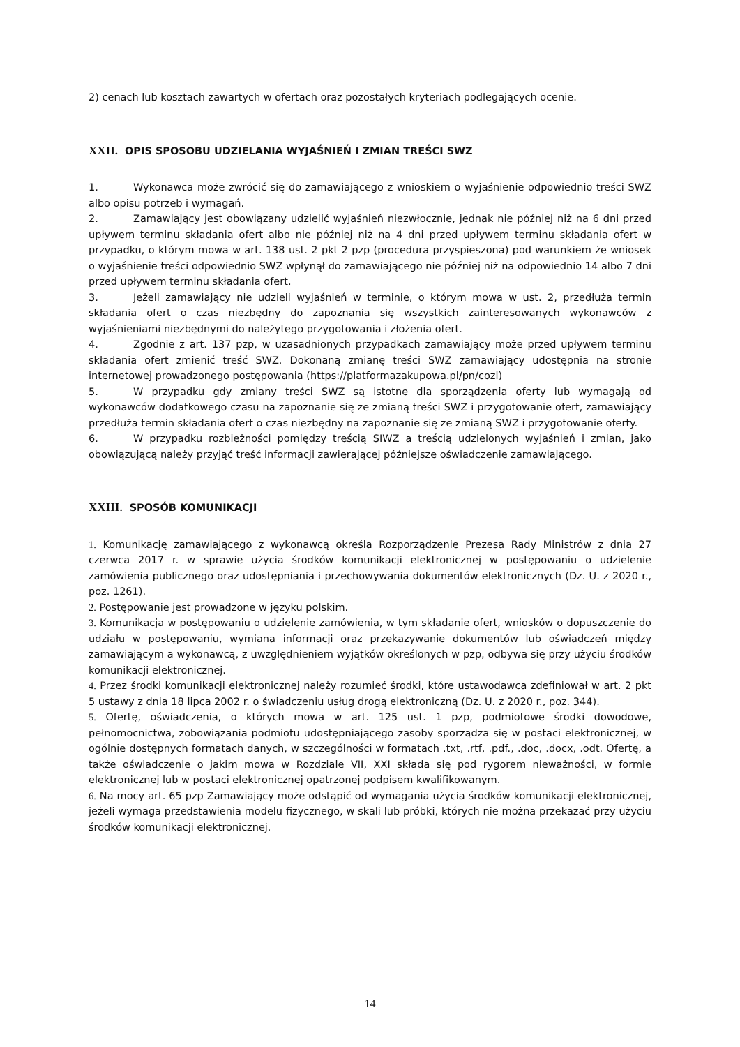2) cenach lub kosztach zawartych w ofertach oraz pozostałych kryteriach podlegających ocenie.
XXII. OPIS SPOSOBU UDZIELANIA WYJAŚNIEŃ I ZMIAN TREŚCI SWZ
1. Wykonawca może zwrócić się do zamawiającego z wnioskiem o wyjaśnienie odpowiednio treści SWZ albo opisu potrzeb i wymagań.
2. Zamawiający jest obowiązany udzielić wyjaśnień niezwłocznie, jednak nie później niż na 6 dni przed upływem terminu składania ofert albo nie później niż na 4 dni przed upływem terminu składania ofert w przypadku, o którym mowa w art. 138 ust. 2 pkt 2 pzp (procedura przyspieszona) pod warunkiem że wniosek o wyjaśnienie treści odpowiednio SWZ wpłynął do zamawiającego nie później niż na odpowiednio 14 albo 7 dni przed upływem terminu składania ofert.
3. Jeżeli zamawiający nie udzieli wyjaśnień w terminie, o którym mowa w ust. 2, przedłuża termin składania ofert o czas niezbędny do zapoznania się wszystkich zainteresowanych wykonawców z wyjaśnieniami niezbędnymi do należytego przygotowania i złożenia ofert.
4. Zgodnie z art. 137 pzp, w uzasadnionych przypadkach zamawiający może przed upływem terminu składania ofert zmienić treść SWZ. Dokonaną zmianę treści SWZ zamawiający udostępnia na stronie internetowej prowadzonego postępowania (https://platformazakupowa.pl/pn/cozl)
5. W przypadku gdy zmiany treści SWZ są istotne dla sporządzenia oferty lub wymagają od wykonawców dodatkowego czasu na zapoznanie się ze zmianą treści SWZ i przygotowanie ofert, zamawiający przedłuża termin składania ofert o czas niezbędny na zapoznanie się ze zmianą SWZ i przygotowanie oferty.
6. W przypadku rozbieżności pomiędzy treścią SIWZ a treścią udzielonych wyjaśnień i zmian, jako obowiązującą należy przyjąć treść informacji zawierającej późniejsze oświadczenie zamawiającego.
XXIII. SPOSÓB KOMUNIKACJI
1. Komunikację zamawiającego z wykonawcą określa Rozporządzenie Prezesa Rady Ministrów z dnia 27 czerwca 2017 r. w sprawie użycia środków komunikacji elektronicznej w postępowaniu o udzielenie zamówienia publicznego oraz udostępniania i przechowywania dokumentów elektronicznych (Dz. U. z 2020 r., poz. 1261).
2. Postępowanie jest prowadzone w języku polskim.
3. Komunikacja w postępowaniu o udzielenie zamówienia, w tym składanie ofert, wniosków o dopuszczenie do udziału w postępowaniu, wymiana informacji oraz przekazywanie dokumentów lub oświadczeń między zamawiającym a wykonawcą, z uwzględnieniem wyjątków określonych w pzp, odbywa się przy użyciu środków komunikacji elektronicznej.
4. Przez środki komunikacji elektronicznej należy rozumieć środki, które ustawodawca zdefiniował w art. 2 pkt 5 ustawy z dnia 18 lipca 2002 r. o świadczeniu usług drogą elektroniczną (Dz. U. z 2020 r., poz. 344).
5. Ofertę, oświadczenia, o których mowa w art. 125 ust. 1 pzp, podmiotowe środki dowodowe, pełnomocnictwa, zobowiązania podmiotu udostępniającego zasoby sporządza się w postaci elektronicznej, w ogólnie dostępnych formatach danych, w szczególności w formatach .txt, .rtf, .pdf., .doc, .docx, .odt. Ofertę, a także oświadczenie o jakim mowa w Rozdziale VII, XXI składa się pod rygorem nieważności, w formie elektronicznej lub w postaci elektronicznej opatrzonej podpisem kwalifikowanym.
6. Na mocy art. 65 pzp Zamawiający może odstąpić od wymagania użycia środków komunikacji elektronicznej, jeżeli wymaga przedstawienia modelu fizycznego, w skali lub próbki, których nie można przekazać przy użyciu środków komunikacji elektronicznej.
14